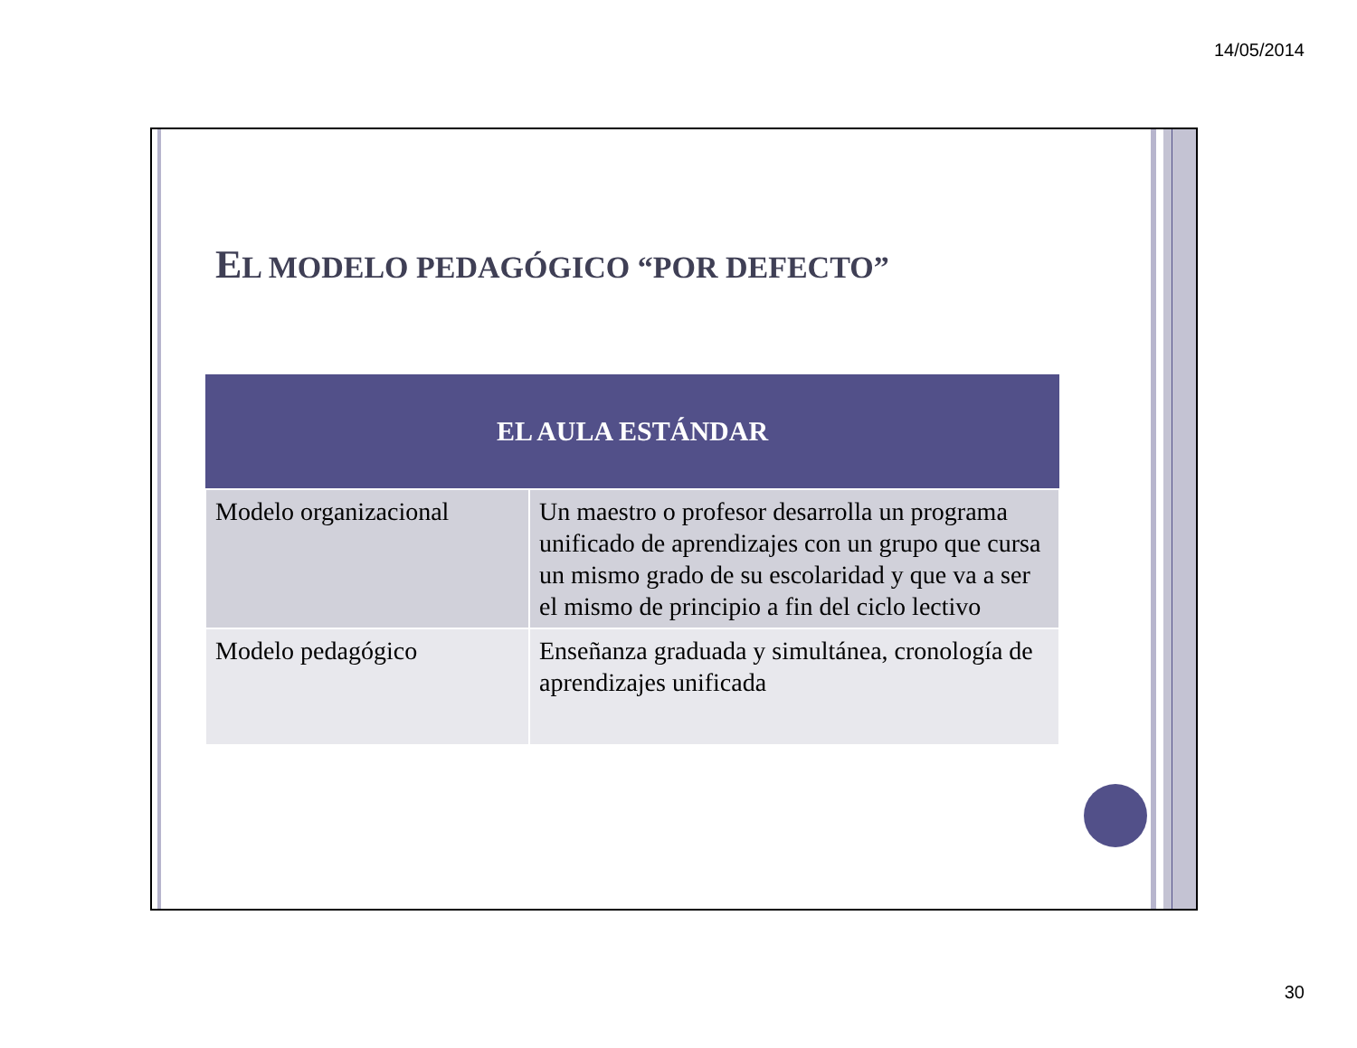14/05/2014
EL MODELO PEDAGÓGICO “POR DEFECTO”
| EL AULA ESTÁNDAR | |
| --- | --- |
| Modelo organizacional | Un maestro o profesor desarrolla un programa unificado de aprendizajes con un grupo que cursa un mismo grado de su escolaridad y que va a ser el mismo de principio a fin del ciclo lectivo |
| Modelo pedagógico | Enseñanza graduada y simultánea, cronología de aprendizajes unificada |
30